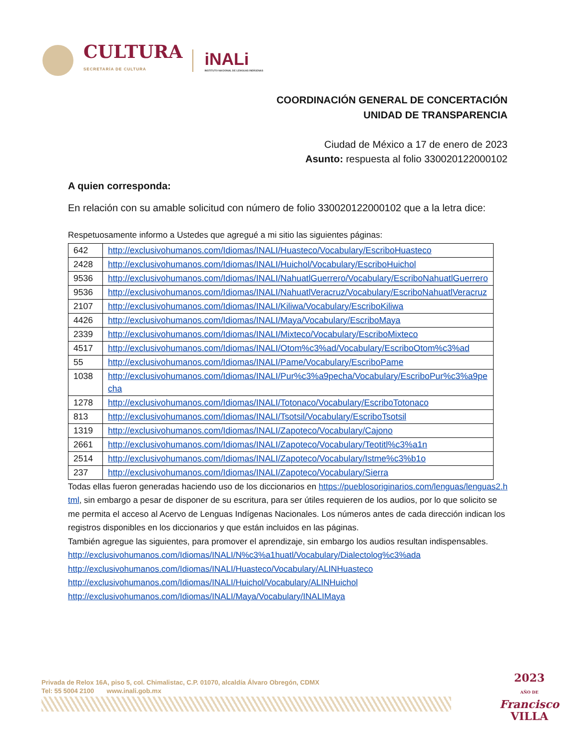CULTURA
SECRETARÍA DE CULTURA
iNALi
INSTITUTO NACIONAL DE LENGUAS INDÍGENAS
COORDINACIÓN GENERAL DE CONCERTACIÓN
UNIDAD DE TRANSPARENCIA
Ciudad de México a 17 de enero de 2023
Asunto: respuesta al folio 330020122000102
A quien corresponda:
En relación con su amable solicitud con número de folio 330020122000102 que a la letra dice:
Respetuosamente informo a Ustedes que agregué a mi sitio las siguientes páginas:
| 642 | http://exclusivohumanos.com/Idiomas/INALI/Huasteco/Vocabulary/EscriboHuasteco |
| 2428 | http://exclusivohumanos.com/Idiomas/INALI/Huichol/Vocabulary/EscriboHuichol |
| 9536 | http://exclusivohumanos.com/Idiomas/INALI/NahuatlGuerrero/Vocabulary/EscriboNahuatlGuerrero |
| 9536 | http://exclusivohumanos.com/Idiomas/INALI/NahuatlVeracruz/Vocabulary/EscriboNahuatlVeracruz |
| 2107 | http://exclusivohumanos.com/Idiomas/INALI/Kiliwa/Vocabulary/EscriboKiliwa |
| 4426 | http://exclusivohumanos.com/Idiomas/INALI/Maya/Vocabulary/EscriboMaya |
| 2339 | http://exclusivohumanos.com/Idiomas/INALI/Mixteco/Vocabulary/EscriboMixteco |
| 4517 | http://exclusivohumanos.com/Idiomas/INALI/Otom%c3%ad/Vocabulary/EscriboOtom%c3%ad |
| 55 | http://exclusivohumanos.com/Idiomas/INALI/Pame/Vocabulary/EscriboPame |
| 1038 | http://exclusivohumanos.com/Idiomas/INALI/Pur%c3%a9pecha/Vocabulary/EscriboPur%c3%a9pecha |
| 1278 | http://exclusivohumanos.com/Idiomas/INALI/Totonaco/Vocabulary/EscriboTotonaco |
| 813 | http://exclusivohumanos.com/Idiomas/INALI/Tsotsil/Vocabulary/EscriboTsotsil |
| 1319 | http://exclusivohumanos.com/Idiomas/INALI/Zapoteco/Vocabulary/Cajono |
| 2661 | http://exclusivohumanos.com/Idiomas/INALI/Zapoteco/Vocabulary/Teotitl%c3%a1n |
| 2514 | http://exclusivohumanos.com/Idiomas/INALI/Zapoteco/Vocabulary/Istme%c3%b1o |
| 237 | http://exclusivohumanos.com/Idiomas/INALI/Zapoteco/Vocabulary/Sierra |
Todas ellas fueron generadas haciendo uso de los diccionarios en https://pueblosoriginarios.com/lenguas/lenguas2.html, sin embargo a pesar de disponer de su escritura, para ser útiles requieren de los audios, por lo que solicito se me permita el acceso al Acervo de Lenguas Indígenas Nacionales. Los números antes de cada dirección indican los registros disponibles en los diccionarios y que están incluidos en las páginas.
También agregue las siguientes, para promover el aprendizaje, sin embargo los audios resultan indispensables.
http://exclusivohumanos.com/Idiomas/INALI/N%c3%a1huatl/Vocabulary/Dialectolog%c3%ada
http://exclusivohumanos.com/Idiomas/INALI/Huasteco/Vocabulary/ALINHuasteco
http://exclusivohumanos.com/Idiomas/INALI/Huichol/Vocabulary/ALINHuichol
http://exclusivohumanos.com/Idiomas/INALI/Maya/Vocabulary/INALIMaya
Privada de Relox 16A, piso 5, col. Chimalistac, C.P. 01070, alcaldía Álvaro Obregón, CDMX
Tel: 55 5004 2100 www.inali.gob.mx
2023
AÑO DE
Francisco
VILLA